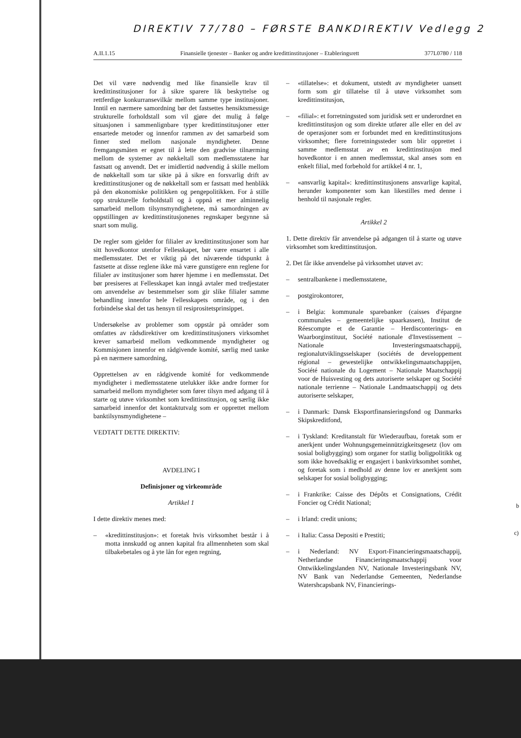DIREKTIV 77/780 – FØRSTE BANKDIREKTIV Vedlegg 2
A.II.1.15 Finansielle tjenester – Banker og andre kredittinstitusjoner – Etableringsrett 377L0780 / 118
Det vil være nødvendig med like finansielle krav til kredittinstitusjoner for å sikre sparere lik beskyttelse og rettferdige konkurransevilkår mellom samme type institusjoner. Inntil en nærmere samordning bør det fastsettes hensiktsmessige strukturelle forholdstall som vil gjøre det mulig å følge situasjonen i sammenlignbare typer kredittinstitusjoner etter ensartede metoder og innenfor rammen av det samarbeid som finner sted mellom nasjonale myndigheter. Denne fremgangsmåten er egnet til å lette den gradvise tilnærming mellom de systemer av nøkkeltall som medlemsstatene har fastsatt og anvendt. Det er imidlertid nødvendig å skille mellom de nøkkeltall som tar sikte på å sikre en forsvarlig drift av kredittinstitusjoner og de nøkkeltall som er fastsatt med henblikk på den økonomiske politikken og pengepolitikken. For å stille opp strukturelle forholdstall og å oppnå et mer alminnelig samarbeid mellom tilsynsmyndighetene, må samordningen av oppstillingen av kredittinstitusjonenes regnskaper begynne så snart som mulig.
De regler som gjelder for filialer av kredittinstitusjoner som har sitt hovedkontor utenfor Fellesskapet, bør være ensartet i alle medlemsstater. Det er viktig på det nåværende tidspunkt å fastsette at disse reglene ikke må være gunstigere enn reglene for filialer av institusjoner som hører hjemme i en medlemsstat. Det bør presiseres at Fellesskapet kan inngå avtaler med tredjestater om anvendelse av bestemmelser som gir slike filialer samme behandling innenfor hele Fellesskapets område, og i den forbindelse skal det tas hensyn til resiprositetsprinsippet.
Undersøkelse av problemer som oppstår på områder som omfattes av rådsdirektiver om kredittinstitusjoners virksomhet krever samarbeid mellom vedkommende myndigheter og Kommisjonen innenfor en rådgivende komité, særlig med tanke på en nærmere samordning,
Opprettelsen av en rådgivende komité for vedkommende myndigheter i medlemsstatene utelukker ikke andre former for samarbeid mellom myndigheter som fører tilsyn med adgang til å starte og utøve virksomhet som kredittinstitusjon, og særlig ikke samarbeid innenfor det kontaktutvalg som er opprettet mellom banktilsynsmyndighetene –
VEDTATT DETTE DIREKTIV:
AVDELING I
Definisjoner og virkeområde
Artikkel 1
I dette direktiv menes med:
– «kredittinstitusjon»: et foretak hvis virksomhet består i å motta innskudd og annen kapital fra allmennheten som skal tilbakebetales og å yte lån for egen regning,
– «tillatelse»: et dokument, utstedt av myndigheter uansett form som gir tillatelse til å utøve virksomhet som kredittinstitusjon,
– «filial»: et forretningssted som juridisk sett er underordnet en kredittinstitusjon og som direkte utfører alle eller en del av de operasjoner som er forbundet med en kredittinstitusjons virksomhet; flere forretningssteder som blir opprettet i samme medlemsstat av en kredittinstitusjon med hovedkontor i en annen medlemsstat, skal anses som en enkelt filial, med forbehold for artikkel 4 nr. 1,
– «ansvarlig kapital»: kredittinstitusjonens ansvarlige kapital, herunder komponenter som kan likestilles med denne i henhold til nasjonale regler.
Artikkel 2
1. Dette direktiv får anvendelse på adgangen til å starte og utøve virksomhet som kredittinstitusjon.
2. Det får ikke anvendelse på virksomhet utøvet av:
– sentralbankene i medlemsstatene,
– postgirokontorer,
– i Belgia: kommunale sparebanker (caisses d'épargne communales – gemeentelijke spaarkassen), Institut de Réescompte et de Garantie – Herdisconterings- en Waarborginstituut, Société nationale d'Investissement – Nationale Investeringsmaatschappij, regionalutviklingsselskaper (sociétés de developpement régional – gewestelijke ontwikkelingsmaatschappijen, Société nationale du Logement – Nationale Maatschappij voor de Huisvesting og dets autoriserte selskaper og Société nationale terrienne – Nationale Landmaatschappij og dets autoriserte selskaper,
– i Danmark: Dansk Eksportfinansieringsfond og Danmarks Skipskreditfond,
– i Tyskland: Kreditanstalt für Wiederaufbau, foretak som er anerkjent under Wohnungsgemeinnützigkeitsgesetz (lov om sosial boligbygging) som organer for statlig boligpolitikk og som ikke hovedsaklig er engasjert i bankvirksomhet somhet, og foretak som i medhold av denne lov er anerkjent som selskaper for sosial boligbygging;
– i Frankrike: Caisse des Dépôts et Consignations, Crédit Foncier og Crédit National;
– i Irland: credit unions;
– i Italia: Cassa Depositi e Prestiti;
– i Nederland: NV Export-Financieringsmaatschappij, Netherlandse Financieringsmaatschappij voor Ontwikkelingslanden NV, Nationale Investeringsbank NV, NV Bank van Nederlandse Gemeenten, Nederlandse Watershcapsbank NV, Financierings-
b
c)